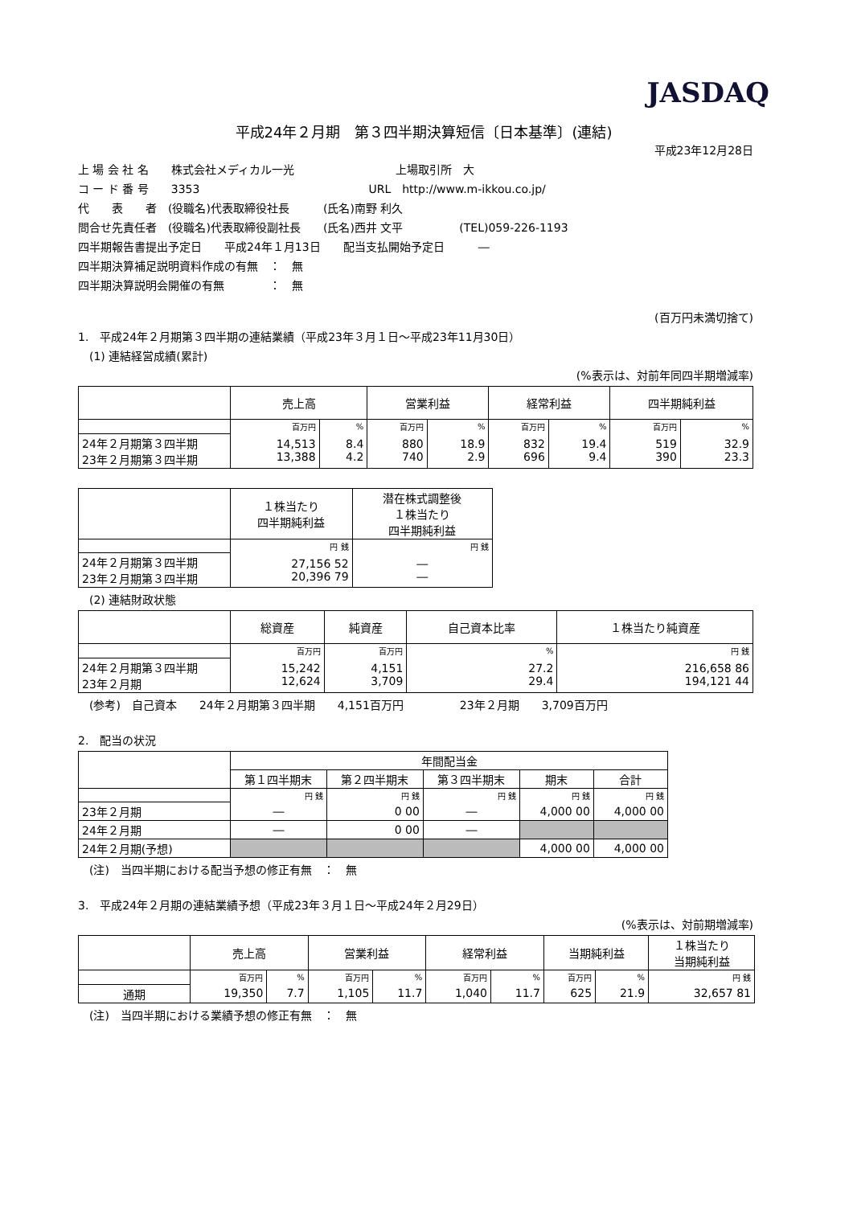JASDAQ
平成24年２月期　第３四半期決算短信〔日本基準〕(連結)
平成23年12月28日
上 場 会 社 名　　株式会社メディカル一光　　　　　　　　　上場取引所　大
コ ー ド 番 号　　3353　　　　　　　　　　　　　　　URL　http://www.m-ikkou.co.jp/
代　　表　　者　(役職名)代表取締役社長　　　(氏名)南野 利久
問合せ先責任者　(役職名)代表取締役副社長　　(氏名)西井 文平　　　　　(TEL)059-226-1193
四半期報告書提出予定日　　平成24年１月13日　　配当支払開始予定日　　　―
四半期決算補足説明資料作成の有無　：　無
四半期決算説明会開催の有無　　　　：　無
(百万円未満切捨て)
1.　平成24年２月期第３四半期の連結業績（平成23年３月１日～平成23年11月30日）
　(1) 連結経営成績(累計)
(%表示は、対前年同四半期増減率)
| | 売上高 | | 営業利益 | | 経常利益 | | 四半期純利益 | |
| --- | --- | --- | --- | --- | --- | --- | --- | --- |
| | 百万円 | % | 百万円 | % | 百万円 | % | 百万円 | % |
| 24年２月期第３四半期 23年２月期第３四半期 | 14,513 13,388 | 8.4 4.2 | 880 740 | 18.9 2.9 | 832 696 | 19.4 9.4 | 519 390 | 32.9 23.3 |
| | １株当たり 四半期純利益 | 潜在株式調整後 １株当たり 四半期純利益 |
| --- | --- | --- |
| | 円 銭 | 円 銭 |
| 24年２月期第３四半期 23年２月期第３四半期 | 27,156 52 20,396 79 | ― ― |
　(2) 連結財政状態
| | 総資産 | 純資産 | 自己資本比率 | １株当たり純資産 |
| --- | --- | --- | --- | --- |
| | 百万円 | 百万円 | % | 円 銭 |
| 24年２月期第３四半期 23年２月期 | 15,242 12,624 | 4,151 3,709 | 27.2 29.4 | 216,658 86 194,121 44 |
　(参考)　自己資本　　24年２月期第３四半期　　4,151百万円　　　　　23年２月期　　3,709百万円
2.　配当の状況
| | 年間配当金 | | | | |
| --- | --- | --- | --- | --- | --- |
| | 第１四半期末 | 第２四半期末 | 第３四半期末 | 期末 | 合計 |
| | 円 銭 | 円 銭 | 円 銭 | 円 銭 | 円 銭 |
| 23年２月期 | ― | 0 00 | ― | 4,000 00 | 4,000 00 |
| 24年２月期 | ― | 0 00 | ― | | |
| 24年２月期(予想) | | | | 4,000 00 | 4,000 00 |
　(注)　当四半期における配当予想の修正有無　：　無
3.　平成24年２月期の連結業績予想（平成23年３月１日～平成24年２月29日）
(%表示は、対前期増減率)
| | 売上高 | | 営業利益 | | 経常利益 | | 当期純利益 | | １株当たり 当期純利益 |
| --- | --- | --- | --- | --- | --- | --- | --- | --- | --- |
| | 百万円 | % | 百万円 | % | 百万円 | % | 百万円 | % | 円 銭 |
| 通期 | 19,350 | 7.7 | 1,105 | 11.7 | 1,040 | 11.7 | 625 | 21.9 | 32,657 81 |
　(注)　当四半期における業績予想の修正有無　：　無